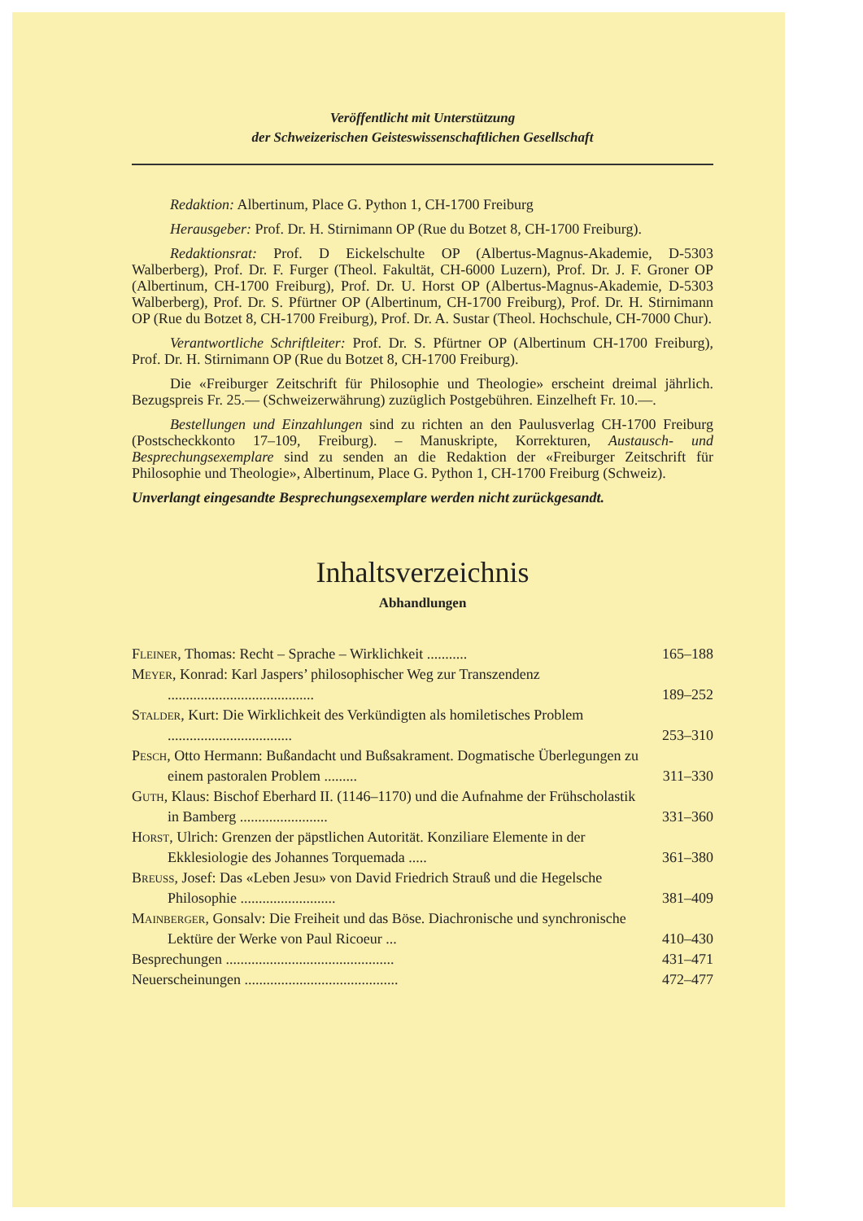Veröffentlicht mit Unterstützung
der Schweizerischen Geisteswissenschaftlichen Gesellschaft
Redaktion: Albertinum, Place G. Python 1, CH-1700 Freiburg
Herausgeber: Prof. Dr. H. Stirnimann OP (Rue du Botzet 8, CH-1700 Freiburg).
Redaktionsrat: Prof. D Eickelschulte OP (Albertus-Magnus-Akademie, D-5303 Walberberg), Prof. Dr. F. Furger (Theol. Fakultät, CH-6000 Luzern), Prof. Dr. J. F. Groner OP (Albertinum, CH-1700 Freiburg), Prof. Dr. U. Horst OP (Albertus-Magnus-Akademie, D-5303 Walberberg), Prof. Dr. S. Pfürtner OP (Albertinum, CH-1700 Freiburg), Prof. Dr. H. Stirnimann OP (Rue du Botzet 8, CH-1700 Freiburg), Prof. Dr. A. Sustar (Theol. Hochschule, CH-7000 Chur).
Verantwortliche Schriftleiter: Prof. Dr. S. Pfürtner OP (Albertinum CH-1700 Freiburg), Prof. Dr. H. Stirnimann OP (Rue du Botzet 8, CH-1700 Freiburg).
Die «Freiburger Zeitschrift für Philosophie und Theologie» erscheint dreimal jährlich. Bezugspreis Fr. 25.— (Schweizerwährung) zuzüglich Postgebühren. Einzelheft Fr. 10.—.
Bestellungen und Einzahlungen sind zu richten an den Paulusverlag CH-1700 Freiburg (Postscheckkonto 17–109, Freiburg). – Manuskripte, Korrekturen, Austausch- und Besprechungsexemplare sind zu senden an die Redaktion der «Freiburger Zeitschrift für Philosophie und Theologie», Albertinum, Place G. Python 1, CH-1700 Freiburg (Schweiz).
Unverlangt eingesandte Besprechungsexemplare werden nicht zurückgesandt.
Inhaltsverzeichnis
Abhandlungen
Fleiner, Thomas: Recht – Sprache – Wirklichkeit ........... 165–188
Meyer, Konrad: Karl Jaspers’ philosophischer Weg zur Transzendenz ........................................ 189–252
Stalder, Kurt: Die Wirklichkeit des Verkündigten als homiletisches Problem .................................. 253–310
Pesch, Otto Hermann: Bußandacht und Bußsakrament. Dogmatische Überlegungen zu einem pastoralen Problem ......... 311–330
Guth, Klaus: Bischof Eberhard II. (1146–1170) und die Aufnahme der Frühscholastik in Bamberg ........................ 331–360
Horst, Ulrich: Grenzen der päpstlichen Autorität. Konziliare Elemente in der Ekklesiologie des Johannes Torquemada ..... 361–380
Breuss, Josef: Das «Leben Jesu» von David Friedrich Strauß und die Hegelsche Philosophie .......................... 381–409
Mainberger, Gonsalv: Die Freiheit und das Böse. Diachronische und synchronische Lektüre der Werke von Paul Ricoeur ... 410–430
Besprechungen .............................................. 431–471
Neuerscheinungen .......................................... 472–477